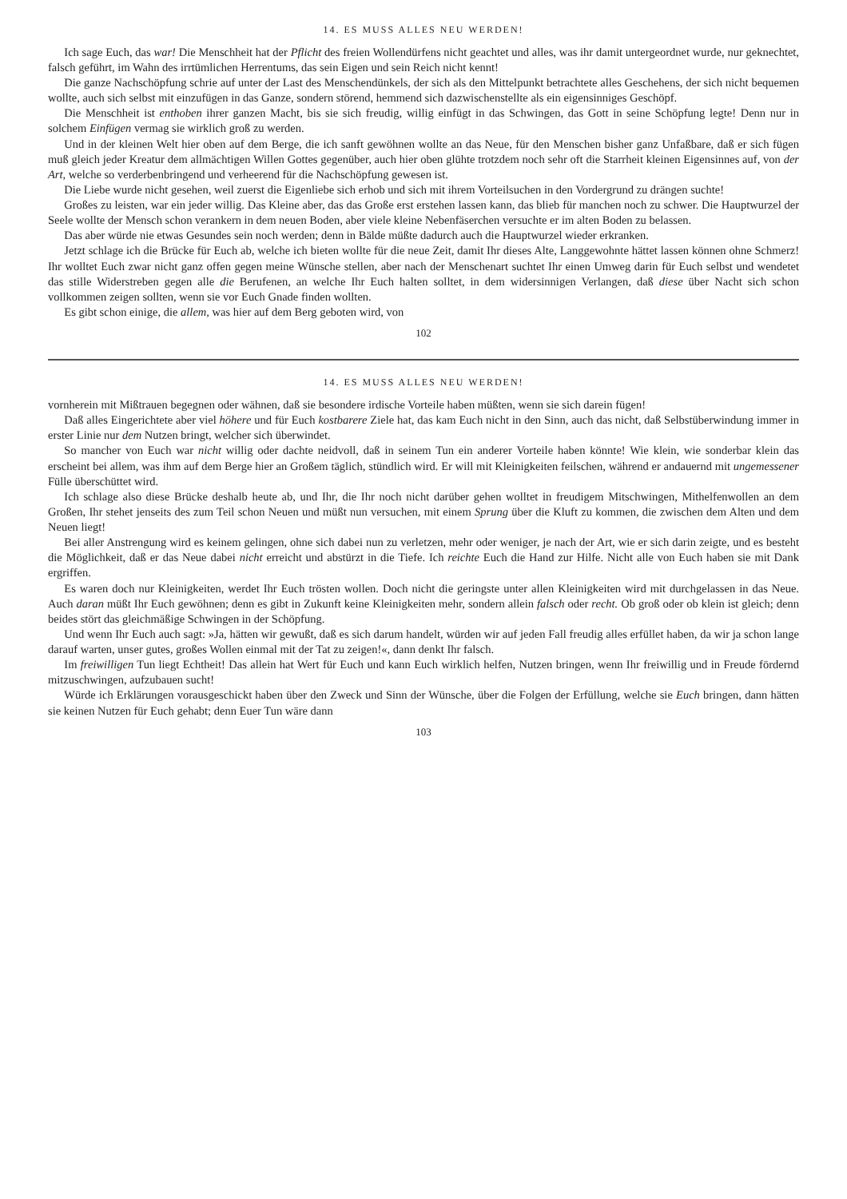14. ES MUSS ALLES NEU WERDEN!
Ich sage Euch, das war! Die Menschheit hat der Pflicht des freien Wollendürfens nicht geachtet und alles, was ihr damit untergeordnet wurde, nur geknechtet, falsch geführt, im Wahn des irrtümlichen Herrentums, das sein Eigen und sein Reich nicht kennt!
Die ganze Nachschöpfung schrie auf unter der Last des Menschendünkels, der sich als den Mittelpunkt betrachtete alles Geschehens, der sich nicht bequemen wollte, auch sich selbst mit einzufügen in das Ganze, sondern störend, hemmend sich dazwischenstellte als ein eigensinniges Geschöpf.
Die Menschheit ist enthoben ihrer ganzen Macht, bis sie sich freudig, willig einfügt in das Schwingen, das Gott in seine Schöpfung legte! Denn nur in solchem Einfügen vermag sie wirklich groß zu werden.
Und in der kleinen Welt hier oben auf dem Berge, die ich sanft gewöhnen wollte an das Neue, für den Menschen bisher ganz Unfaßbare, daß er sich fügen muß gleich jeder Kreatur dem allmächtigen Willen Gottes gegenüber, auch hier oben glühte trotzdem noch sehr oft die Starrheit kleinen Eigensinnes auf, von der Art, welche so verderbenbringend und verheerend für die Nachschöpfung gewesen ist.
Die Liebe wurde nicht gesehen, weil zuerst die Eigenliebe sich erhob und sich mit ihrem Vorteilsuchen in den Vordergrund zu drängen suchte!
Großes zu leisten, war ein jeder willig. Das Kleine aber, das das Große erst erstehen lassen kann, das blieb für manchen noch zu schwer. Die Hauptwurzel der Seele wollte der Mensch schon verankern in dem neuen Boden, aber viele kleine Nebenfäserchen versuchte er im alten Boden zu belassen.
Das aber würde nie etwas Gesundes sein noch werden; denn in Bälde müßte dadurch auch die Hauptwurzel wieder erkranken.
Jetzt schlage ich die Brücke für Euch ab, welche ich bieten wollte für die neue Zeit, damit Ihr dieses Alte, Langgewohnte hättet lassen können ohne Schmerz! Ihr wolltet Euch zwar nicht ganz offen gegen meine Wünsche stellen, aber nach der Menschenart suchtet Ihr einen Umweg darin für Euch selbst und wendetet das stille Widerstreben gegen alle die Berufenen, an welche Ihr Euch halten solltet, in dem widersinnigen Verlangen, daß diese über Nacht sich schon vollkommen zeigen sollten, wenn sie vor Euch Gnade finden wollten.
Es gibt schon einige, die allem, was hier auf dem Berg geboten wird, von
102
14. ES MUSS ALLES NEU WERDEN!
vornherein mit Mißtrauen begegnen oder wähnen, daß sie besondere irdische Vorteile haben müßten, wenn sie sich darein fügen!
Daß alles Eingerichtete aber viel höhere und für Euch kostbarere Ziele hat, das kam Euch nicht in den Sinn, auch das nicht, daß Selbstüberwindung immer in erster Linie nur dem Nutzen bringt, welcher sich überwindet.
So mancher von Euch war nicht willig oder dachte neidvoll, daß in seinem Tun ein anderer Vorteile haben könnte! Wie klein, wie sonderbar klein das erscheint bei allem, was ihm auf dem Berge hier an Großem täglich, stündlich wird. Er will mit Kleinigkeiten feilschen, während er andauernd mit ungemessener Fülle überschüttet wird.
Ich schlage also diese Brücke deshalb heute ab, und Ihr, die Ihr noch nicht darüber gehen wolltet in freudigem Mitschwingen, Mithelfenwollen an dem Großen, Ihr stehet jenseits des zum Teil schon Neuen und müßt nun versuchen, mit einem Sprung über die Kluft zu kommen, die zwischen dem Alten und dem Neuen liegt!
Bei aller Anstrengung wird es keinem gelingen, ohne sich dabei nun zu verletzen, mehr oder weniger, je nach der Art, wie er sich darin zeigte, und es besteht die Möglichkeit, daß er das Neue dabei nicht erreicht und abstürzt in die Tiefe. Ich reichte Euch die Hand zur Hilfe. Nicht alle von Euch haben sie mit Dank ergriffen.
Es waren doch nur Kleinigkeiten, werdet Ihr Euch trösten wollen. Doch nicht die geringste unter allen Kleinigkeiten wird mit durchgelassen in das Neue. Auch daran müßt Ihr Euch gewöhnen; denn es gibt in Zukunft keine Kleinigkeiten mehr, sondern allein falsch oder recht. Ob groß oder ob klein ist gleich; denn beides stört das gleichmäßige Schwingen in der Schöpfung.
Und wenn Ihr Euch auch sagt: »Ja, hätten wir gewußt, daß es sich darum handelt, würden wir auf jeden Fall freudig alles erfüllet haben, da wir ja schon lange darauf warten, unser gutes, großes Wollen einmal mit der Tat zu zeigen!«, dann denkt Ihr falsch.
Im freiwilligen Tun liegt Echtheit! Das allein hat Wert für Euch und kann Euch wirklich helfen, Nutzen bringen, wenn Ihr freiwillig und in Freude fördernd mitzuschwingen, aufzubauen sucht!
Würde ich Erklärungen vorausgeschickt haben über den Zweck und Sinn der Wünsche, über die Folgen der Erfüllung, welche sie Euch bringen, dann hätten sie keinen Nutzen für Euch gehabt; denn Euer Tun wäre dann
103